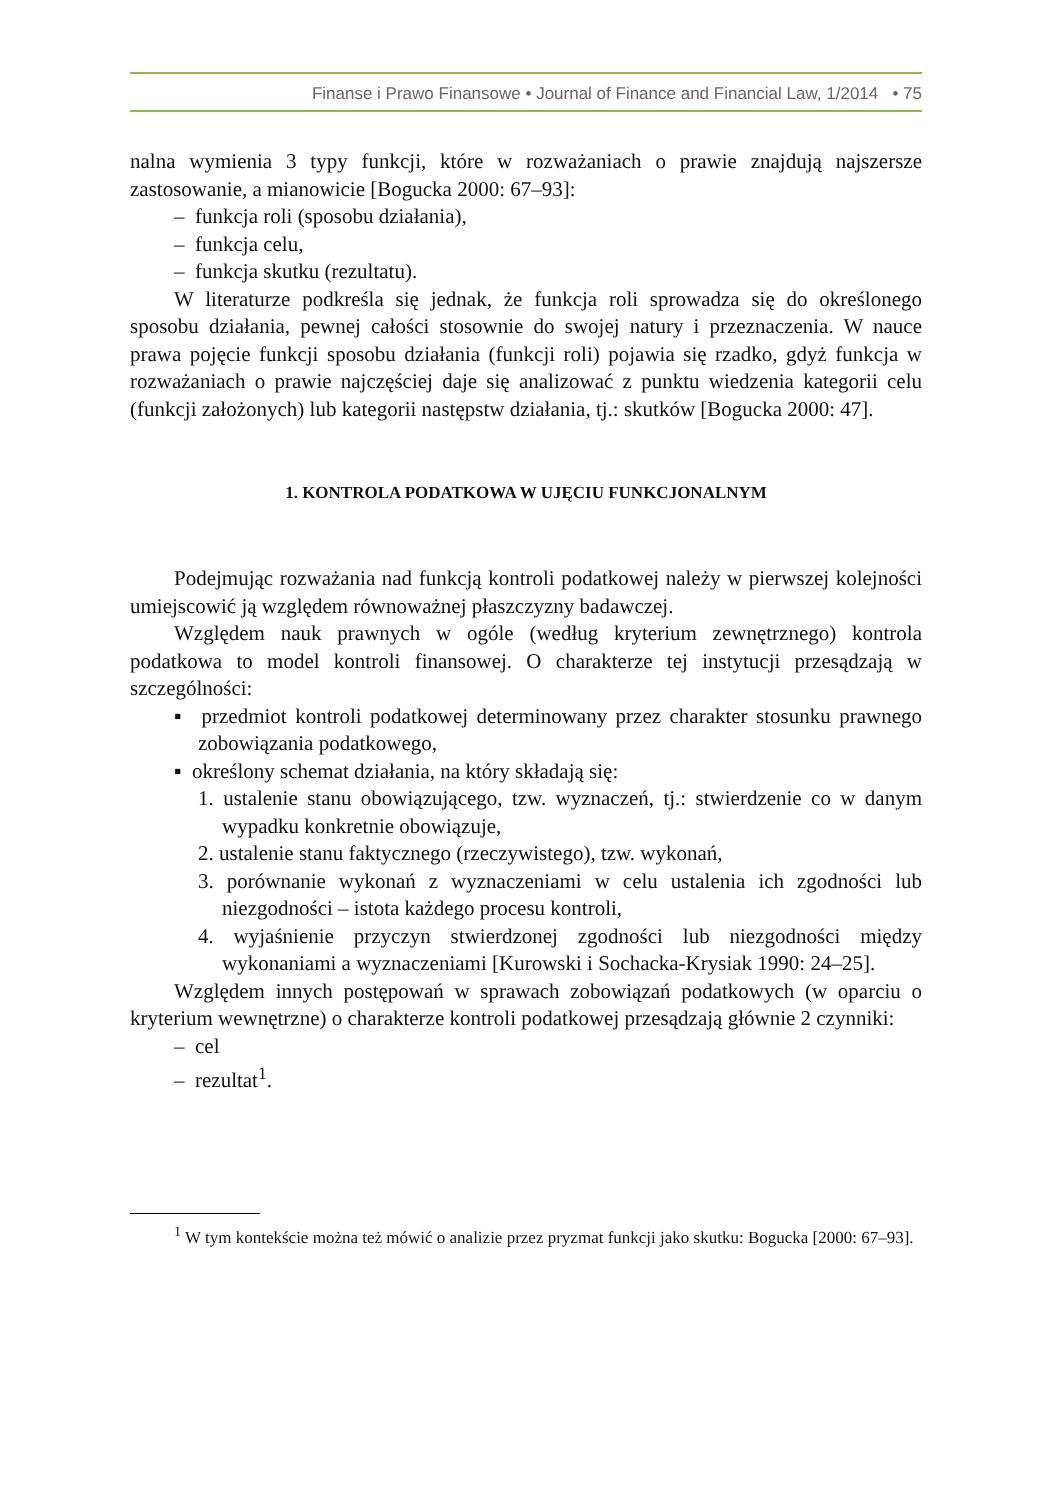Finanse i Prawo Finansowe • Journal of Finance and Financial Law, 1/2014 • 75
nalna wymienia 3 typy funkcji, które w rozważaniach o prawie znajdują najszersze zastosowanie, a mianowicie [Bogucka 2000: 67–93]:
– funkcja roli (sposobu działania),
– funkcja celu,
– funkcja skutku (rezultatu).
W literaturze podkreśla się jednak, że funkcja roli sprowadza się do określonego sposobu działania, pewnej całości stosownie do swojej natury i przeznaczenia. W nauce prawa pojęcie funkcji sposobu działania (funkcji roli) pojawia się rzadko, gdyż funkcja w rozważaniach o prawie najczęściej daje się analizować z punktu wiedzenia kategorii celu (funkcji założonych) lub kategorii następstw działania, tj.: skutków [Bogucka 2000: 47].
1. KONTROLA PODATKOWA W UJĘCIU FUNKCJONALNYM
Podejmując rozważania nad funkcją kontroli podatkowej należy w pierwszej kolejności umiejscowić ją względem równoważnej płaszczyzny badawczej.
Względem nauk prawnych w ogóle (według kryterium zewnętrznego) kontrola podatkowa to model kontroli finansowej. O charakterze tej instytucji przesądzają w szczególności:
▪ przedmiot kontroli podatkowej determinowany przez charakter stosunku prawnego zobowiązania podatkowego,
▪ określony schemat działania, na który składają się:
1. ustalenie stanu obowiązującego, tzw. wyznaczeń, tj.: stwierdzenie co w danym wypadku konkretnie obowiązuje,
2. ustalenie stanu faktycznego (rzeczywistego), tzw. wykonań,
3. porównanie wykonań z wyznaczeniami w celu ustalenia ich zgodności lub niezgodności – istota każdego procesu kontroli,
4. wyjaśnienie przyczyn stwierdzonej zgodności lub niezgodności między wykonaniami a wyznaczeniami [Kurowski i Sochacka-Krysiak 1990: 24–25].
Względem innych postępowań w sprawach zobowiązań podatkowych (w oparciu o kryterium wewnętrzne) o charakterze kontroli podatkowej przesądzają głównie 2 czynniki:
– cel
– rezultat<sup>1</sup>.
<sup>1</sup> W tym kontekście można też mówić o analizie przez pryzmat funkcji jako skutku: Bogucka [2000: 67–93].